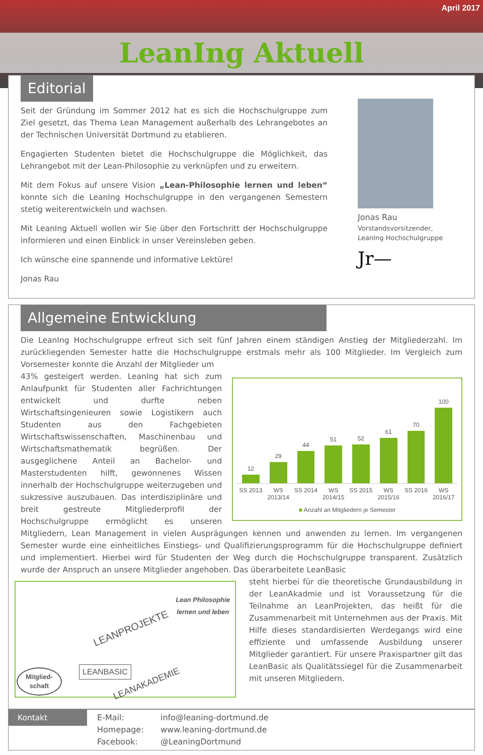April 2017
LeanIng Aktuell
Editorial
Seit der Gründung im Sommer 2012 hat es sich die Hochschulgruppe zum Ziel gesetzt, das Thema Lean Management außerhalb des Lehrangebotes an der Technischen Universität Dortmund zu etablieren.
Engagierten Studenten bietet die Hochschulgruppe die Möglichkeit, das Lehrangebot mit der Lean-Philosophie zu verknüpfen und zu erweitern.
Mit dem Fokus auf unsere Vision „Lean-Philosophie lernen und leben“ konnte sich die LeanIng Hochschulgruppe in den vergangenen Semestern stetig weiterentwickeln und wachsen.
Mit LeanIng Aktuell wollen wir Sie über den Fortschritt der Hochschulgruppe informieren und einen Einblick in unser Vereinsleben geben.
Ich wünsche eine spannende und informative Lektüre!
Jonas Rau
Jonas Rau
Vorstandsvorsitzender,
LeanIng Hochschulgruppe
Jr—
Allgemeine Entwicklung
Die LeanIng Hochschulgruppe erfreut sich seit fünf Jahren einem ständigen Anstieg der Mitgliederzahl. Im zurückliegenden Semester hatte die Hochschulgruppe erstmals mehr als 100 Mitglieder. Im Vergleich zum Vorsemester konnte die Anzahl der Mitglieder um
12
29
44
51
52
61
70
100
SS 2013 WS 2013/14 SS 2014 WS 2014/15 SS 2015 WS 2015/16 SS 2016 WS 2016/17
■ Anzahl an Mitgliedern je Semester
43% gesteigert werden. LeanIng hat sich zum Anlaufpunkt für Studenten aller Fachrichtungen entwickelt und durfte neben Wirtschaftsingenieuren sowie Logistikern auch Studenten aus den Fachgebieten Wirtschaftswissenschaften, Maschinenbau und Wirtschaftsmathematik begrüßen. Der ausgeglichene Anteil an Bachelor- und Masterstudenten hilft, gewonnenes Wissen innerhalb der Hochschulgruppe weiterzugeben und sukzessive auszubauen. Das interdisziplinäre und breit gestreute Mitgliederprofil der Hochschulgruppe ermöglicht es unseren Mitgliedern, Lean Management in vielen Ausprägungen kennen und anwenden zu lernen. Im vergangenen Semester wurde eine einheitliches Einstiegs- und Qualifizierungsprogramm für die Hochschulgruppe definiert und implementiert. Hierbei wird für Studenten der Weg durch die Hochschulgruppe transparent. Zusätzlich wurde der Anspruch an unsere Mitglieder angehoben. Das überarbeitete LeanBasic
Lean Philosophie
lernen und leben
LEANPROJEKTE
LEANBASIC
LEANAKADEMIE
Mitglied-
schaft
steht hierbei für die theoretische Grundausbildung in der LeanAkadmie und ist Voraussetzung für die Teilnahme an LeanProjekten, das heißt für die Zusammenarbeit mit Unternehmen aus der Praxis. Mit Hilfe dieses standardisierten Werdegangs wird eine effiziente und umfassende Ausbildung unserer Mitglieder garantiert. Für unsere Praxispartner gilt das LeanBasic als Qualitätssiegel für die Zusammenarbeit mit unseren Mitgliedern.
Kontakt
E-Mail: info@leaning-dortmund.de Homepage: www.leaning-dortmund.de Facebook: @LeaningDortmund